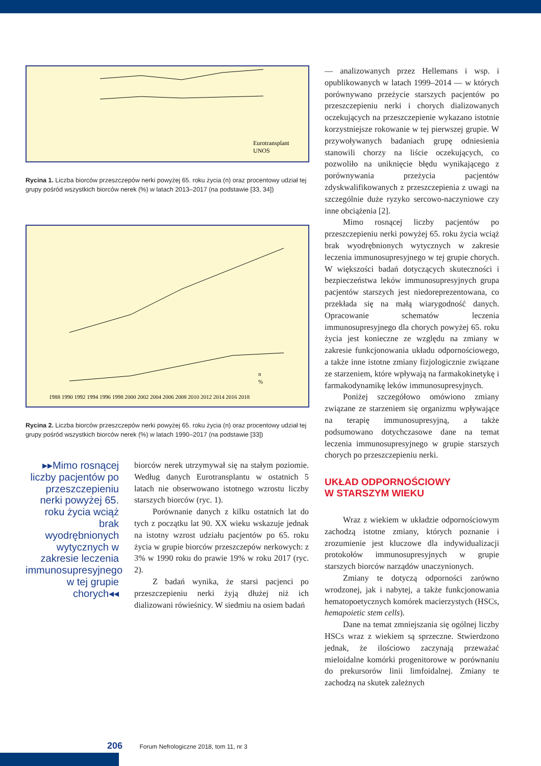Eurotransplant
UNOS
Rycina 1. Liczba biorców przeszczepów nerki powyżej 65. roku życia (n) oraz procentowy udział tej grupy pośród wszystkich biorców nerek (%) w latach 2013–2017 (na podstawie [33, 34])
n
%
1988 1990 1992 1994 1996 1998 2000 2002 2004 2006 2008 2010 2012 2014 2016 2018
Rycina 2. Liczba biorców przeszczepów nerki powyżej 65. roku życia (n) oraz procentowy udział tej grupy pośród wszystkich biorców nerek (%) w latach 1990–2017 (na podstawie [33])
▸▸Mimo rosnącej liczby pacjentów po przeszczepieniu nerki powyżej 65. roku życia wciąż brak wyodrębnionych wytycznych w zakresie leczenia immunosupresyjnego w tej grupie chorych◂◂
biorców nerek utrzymywał się na stałym poziomie. Według danych Eurotransplantu w ostatnich 5 latach nie obserwowano istotnego wzrostu liczby starszych biorców (ryc. 1).
Porównanie danych z kilku ostatnich lat do tych z początku lat 90. XX wieku wskazuje jednak na istotny wzrost udziału pacjentów po 65. roku życia w grupie biorców przeszczepów nerkowych: z 3% w 1990 roku do prawie 19% w roku 2017 (ryc. 2).
Z badań wynika, że starsi pacjenci po przeszczepieniu nerki żyją dłużej niż ich dializowani rówieśnicy. W siedmiu na osiem badań
— analizowanych przez Hellemans i wsp. i opublikowanych w latach 1999–2014 — w których porównywano przeżycie starszych pacjentów po przeszczepieniu nerki i chorych dializowanych oczekujących na przeszczepienie wykazano istotnie korzystniejsze rokowanie w tej pierwszej grupie. W przywoływanych badaniach grupę odniesienia stanowili chorzy na liście oczekujących, co pozwoliło na uniknięcie błędu wynikającego z porównywania przeżycia pacjentów zdyskwalifikowanych z przeszczepienia z uwagi na szczególnie duże ryzyko sercowo-naczyniowe czy inne obciążenia [2].
Mimo rosnącej liczby pacjentów po przeszczepieniu nerki powyżej 65. roku życia wciąż brak wyodrębnionych wytycznych w zakresie leczenia immunosupresyjnego w tej grupie chorych. W większości badań dotyczących skuteczności i bezpieczeństwa leków immunosupresyjnych grupa pacjentów starszych jest niedoreprezentowana, co przekłada się na małą wiarygodność danych. Opracowanie schematów leczenia immunosupresyjnego dla chorych powyżej 65. roku życia jest konieczne ze względu na zmiany w zakresie funkcjonowania układu odpornościowego, a także inne istotne zmiany fizjologicznie związane ze starzeniem, które wpływają na farmakokinetykę i farmakodynamikę leków immunosupresyjnych.
Poniżej szczegółowo omówiono zmiany związane ze starzeniem się organizmu wpływające na terapię immunosupresyjną, a także podsumowano dotychczasowe dane na temat leczenia immunosupresyjnego w grupie starszych chorych po przeszczepieniu nerki.
UKŁAD ODPORNOŚCIOWY
W STARSZYM WIEKU
Wraz z wiekiem w układzie odpornościowym zachodzą istotne zmiany, których poznanie i zrozumienie jest kluczowe dla indywidualizacji protokołów immunosupresyjnych w grupie starszych biorców narządów unaczynionych.
Zmiany te dotyczą odporności zarówno wrodzonej, jak i nabytej, a także funkcjonowania hematopoetycznych komórek macierzystych (HSCs, hemapoietic stem cells).
Dane na temat zmniejszania się ogólnej liczby HSCs wraz z wiekiem są sprzeczne. Stwierdzono jednak, że ilościowo zaczynają przeważać mieloidalne komórki progenitorowe w porównaniu do prekursorów linii limfoidalnej. Zmiany te zachodzą na skutek zależnych
206 Forum Nefrologiczne 2018, tom 11, nr 3